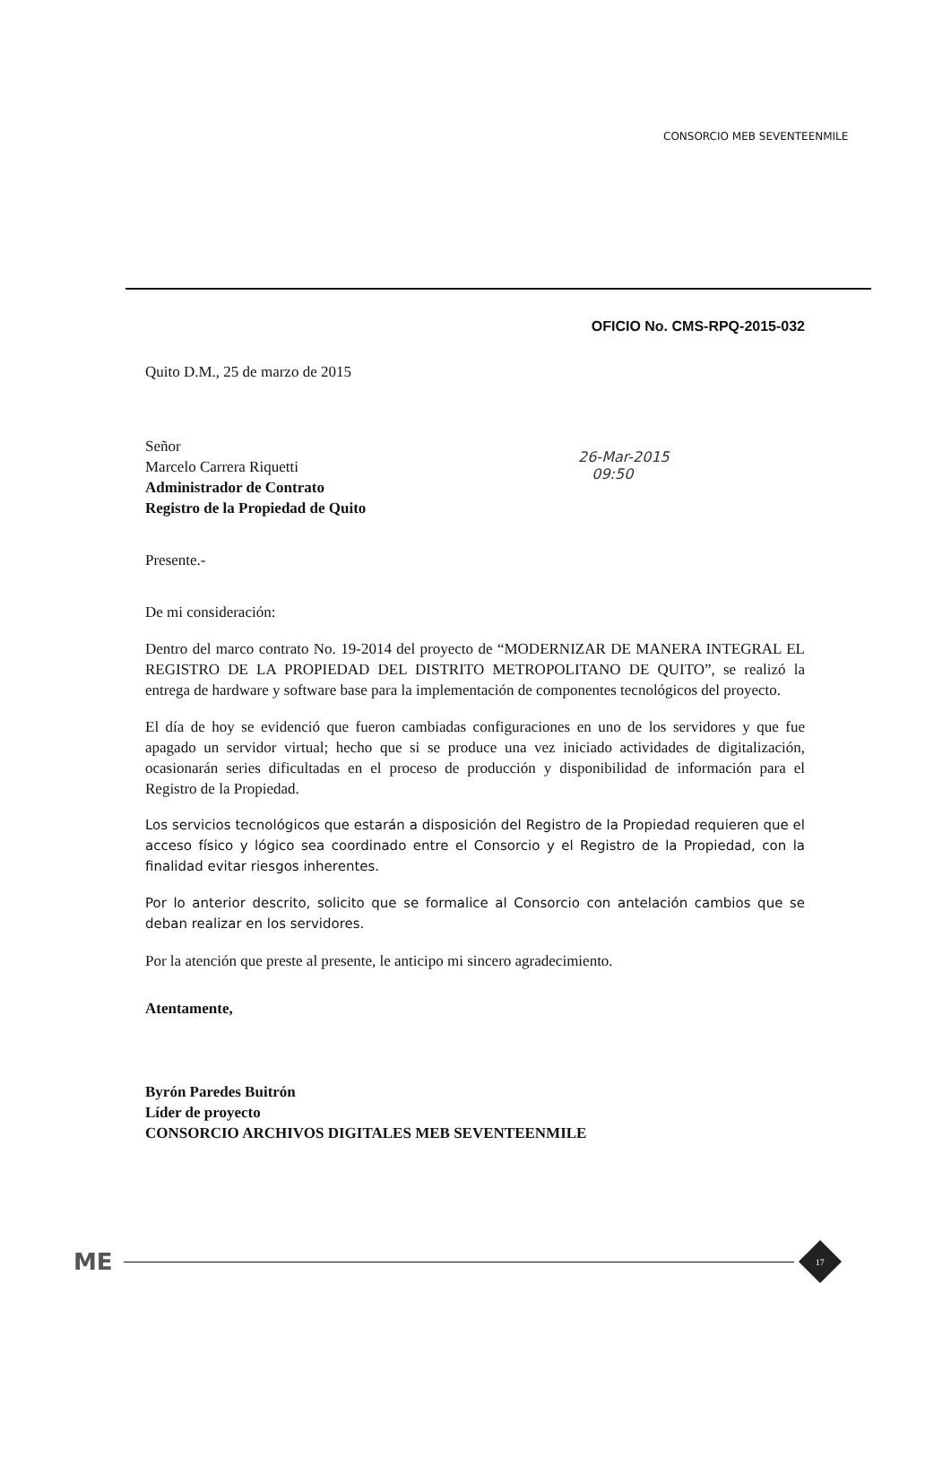CONSORCIO MEB SEVENTEENMILE
OFICIO No. CMS-RPQ-2015-032
Quito D.M., 25 de marzo de 2015
Señor
Marcelo Carrera Riquetti
Administrador de Contrato
Registro de la Propiedad de Quito
Presente.-
De mi consideración:
Dentro del marco contrato No. 19-2014 del proyecto de “MODERNIZAR DE MANERA INTEGRAL EL REGISTRO DE LA PROPIEDAD DEL DISTRITO METROPOLITANO DE QUITO”, se realizó la entrega de hardware y software base para la implementación de componentes tecnológicos del proyecto.
El día de hoy se evidenció que fueron cambiadas configuraciones en uno de los servidores y que fue apagado un servidor virtual; hecho que si se produce una vez iniciado actividades de digitalización, ocasionarán series dificultadas en el proceso de producción y disponibilidad de información para el Registro de la Propiedad.
Los servicios tecnológicos que estarán a disposición del Registro de la Propiedad requieren que el acceso físico y lógico sea coordinado entre el Consorcio y el Registro de la Propiedad, con la finalidad evitar riesgos inherentes.
Por lo anterior descrito, solicito que se formalice al Consorcio con antelación cambios que se deban realizar en los servidores.
Por la atención que preste al presente, le anticipo mi sincero agradecimiento.
Atentamente,
Byrón Paredes Buitrón
Líder de proyecto
CONSORCIO ARCHIVOS DIGITALES MEB SEVENTEENMILE
26-Mar-2015
09:50
ME 17